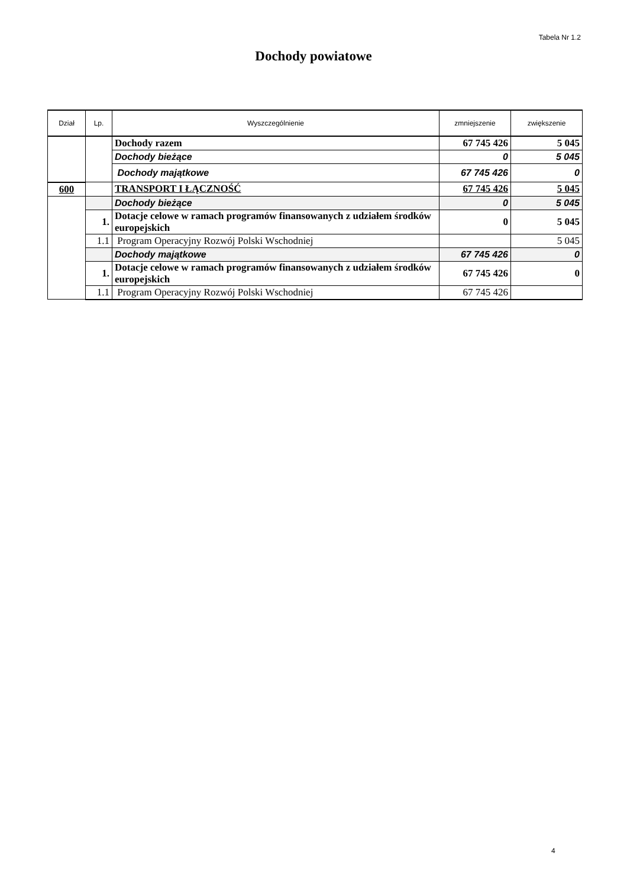Tabela Nr 1.2
Dochody powiatowe
| Dział | Lp. | Wyszczególnienie | zmniejszenie | zwiększenie |
| --- | --- | --- | --- | --- |
| | | Dochody razem | 67 745 426 | 5 045 |
| | | Dochody bieżące | 0 | 5 045 |
| | | Dochody majątkowe | 67 745 426 | 0 |
| 600 | | TRANSPORT I ŁĄCZNOŚĆ | 67 745 426 | 5 045 |
| | | Dochody bieżące | 0 | 5 045 |
| | 1. | Dotacje celowe w ramach programów finansowanych z udziałem środków europejskich | 0 | 5 045 |
| | 1.1 | Program Operacyjny Rozwój Polski Wschodniej | | 5 045 |
| | | Dochody majątkowe | 67 745 426 | 0 |
| | 1. | Dotacje celowe w ramach programów finansowanych z udziałem środków europejskich | 67 745 426 | 0 |
| | 1.1 | Program Operacyjny Rozwój Polski Wschodniej | 67 745 426 | |
4